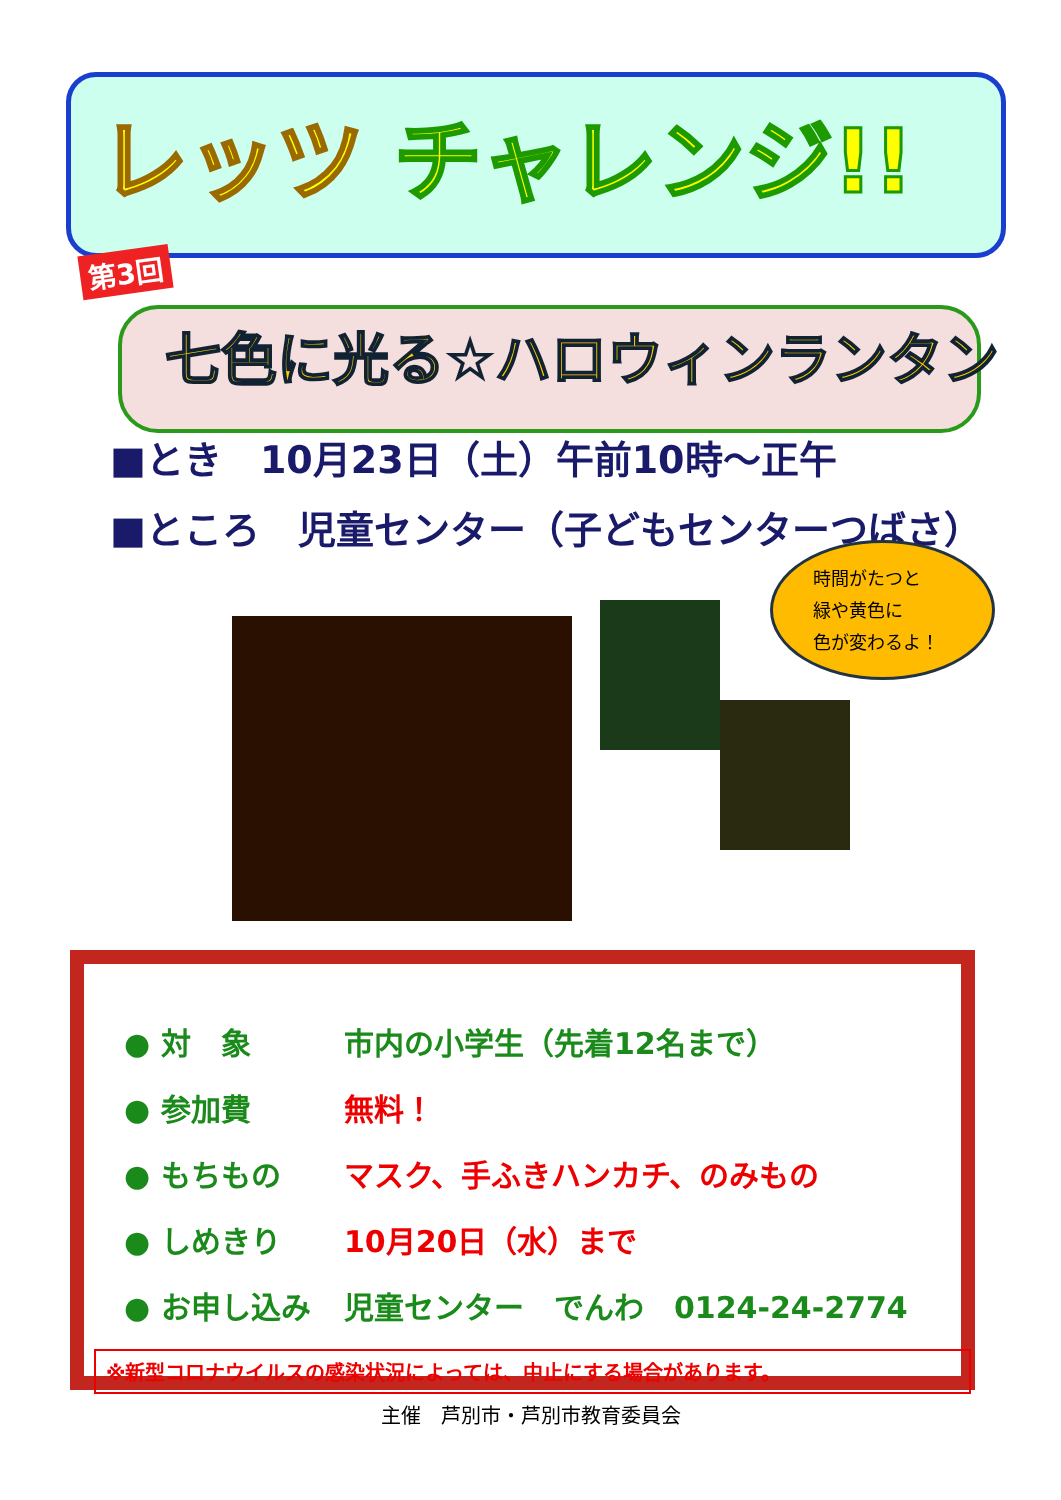レッツ チャレンジ!!
第3回
七色に光る☆ハロウィンランタン
■とき　10月23日（土）午前10時～正午
■ところ　児童センター（子どもセンターつばさ）
時間がたつと
緑や黄色に
色が変わるよ！
● 対　象 市内の小学生（先着12名まで）
● 参加費 無料！
● もちもの マスク、手ふきハンカチ、のみもの
● しめきり 10月20日（水）まで
● お申し込み 児童センター　でんわ　0124-24-2774
※新型コロナウイルスの感染状況によっては、中止にする場合があります。
主催　芦別市・芦別市教育委員会